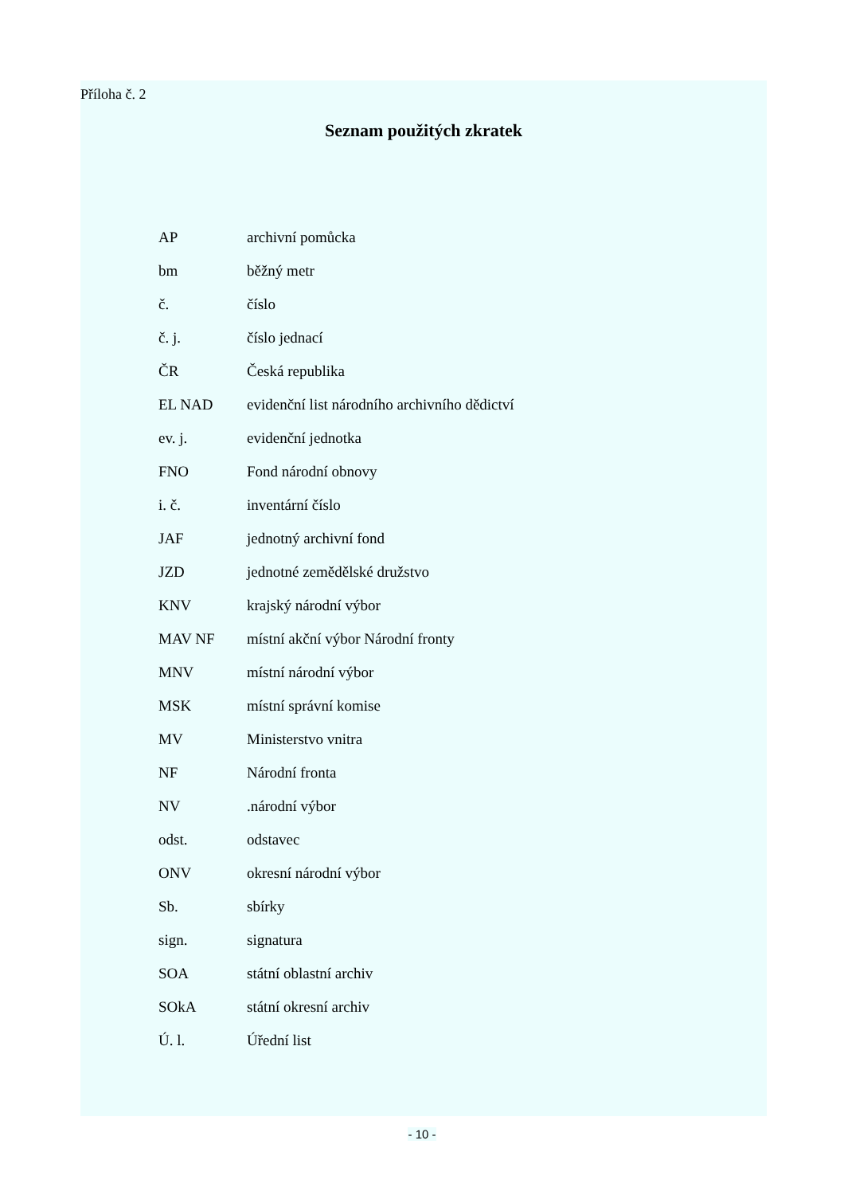Příloha č. 2
Seznam použitých zkratek
| AP | archivní pomůcka |
| bm | běžný metr |
| č. | číslo |
| č. j. | číslo jednací |
| ČR | Česká republika |
| EL NAD | evidenční list národního archivního dědictví |
| ev. j. | evidenční jednotka |
| FNO | Fond národní obnovy |
| i. č. | inventární číslo |
| JAF | jednotný archivní fond |
| JZD | jednotné zemědělské družstvo |
| KNV | krajský národní výbor |
| MAV NF | místní akční výbor Národní fronty |
| MNV | místní národní výbor |
| MSK | místní správní komise |
| MV | Ministerstvo vnitra |
| NF | Národní fronta |
| NV | .národní výbor |
| odst. | odstavec |
| ONV | okresní národní výbor |
| Sb. | sbírky |
| sign. | signatura |
| SOA | státní oblastní archiv |
| SOkA | státní okresní archiv |
| Ú. l. | Úřední list |
- 10 -